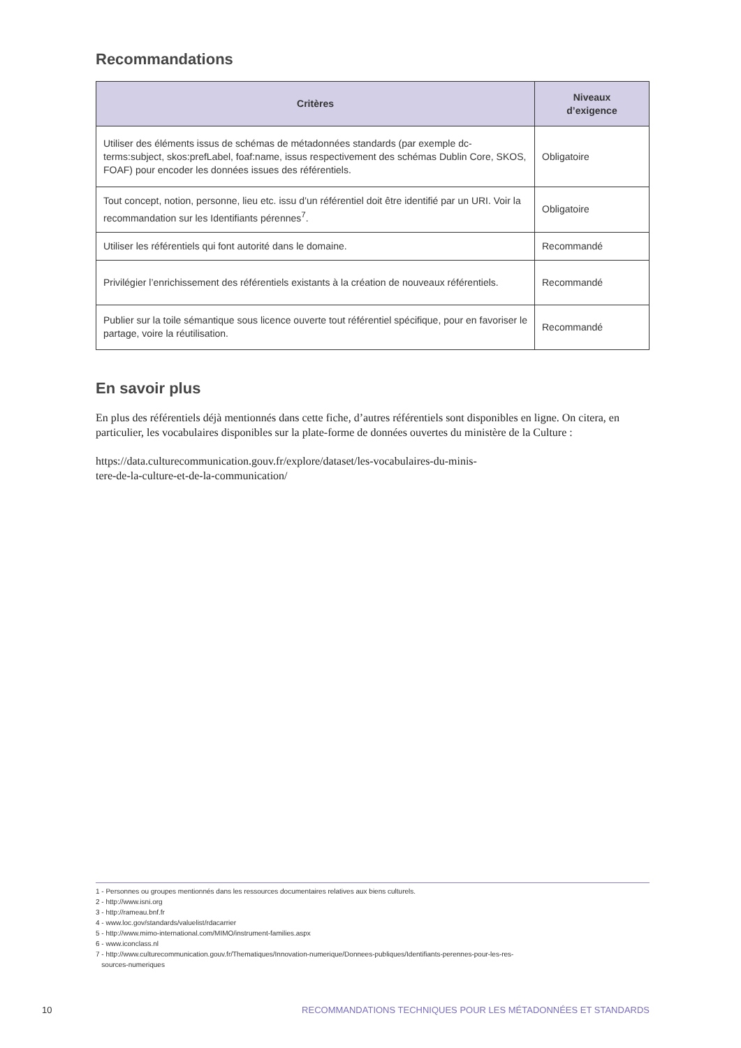Recommandations
| Critères | Niveaux d’exigence |
| --- | --- |
| Utiliser des éléments issus de schémas de métadonnées standards (par exemple dc-terms:subject, skos:prefLabel, foaf:name, issus respectivement des schémas Dublin Core, SKOS, FOAF) pour encoder les données issues des référentiels. | Obligatoire |
| Tout concept, notion, personne, lieu etc. issu d’un référentiel doit être identifié par un URI. Voir la recommandation sur les Identifiants pérennes<sup>7</sup>. | Obligatoire |
| Utiliser les référentiels qui font autorité dans le domaine. | Recommandé |
| Privilégier l’enrichissement des référentiels existants à la création de nouveaux référentiels. | Recommandé |
| Publier sur la toile sémantique sous licence ouverte tout référentiel spécifique, pour en favoriser le partage, voire la réutilisation. | Recommandé |
En savoir plus
En plus des référentiels déjà mentionnés dans cette fiche, d’autres référentiels sont disponibles en ligne. On citera, en particulier, les vocabulaires disponibles sur la plate-forme de données ouvertes du ministère de la Culture :
https://data.culturecommunication.gouv.fr/explore/dataset/les-vocabulaires-du-minis-
tere-de-la-culture-et-de-la-communication/
1 - Personnes ou groupes mentionnés dans les ressources documentaires relatives aux biens culturels.
2 - http://www.isni.org
3 - http://rameau.bnf.fr
4 - www.loc.gov/standards/valuelist/rdacarrier
5 - http://www.mimo-international.com/MIMO/instrument-families.aspx
6 - www.iconclass.nl
7 - http://www.culturecommunication.gouv.fr/Thematiques/Innovation-numerique/Donnees-publiques/Identifiants-perennes-pour-les-res-
sources-numeriques
10 RECOMMANDATIONS TECHNIQUES POUR LES MÉTADONNÉES ET STANDARDS